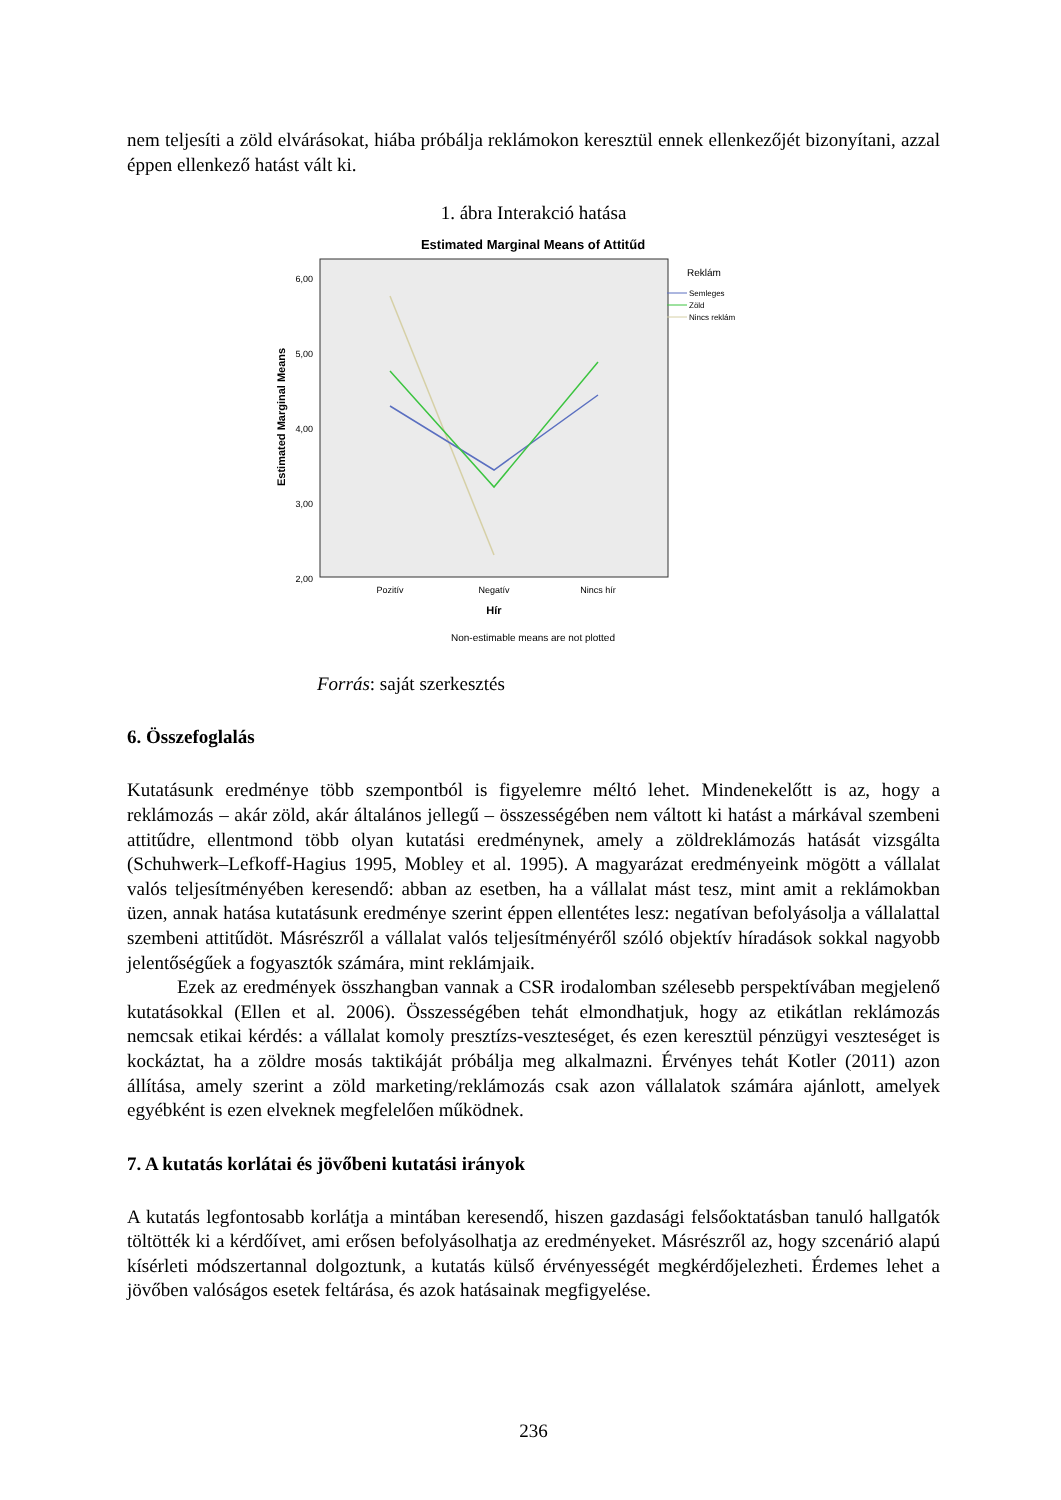nem teljesíti a zöld elvárásokat, hiába próbálja reklámokon keresztül ennek ellenkezőjét bizonyítani, azzal éppen ellenkező hatást vált ki.
1. ábra Interakció hatása
Estimated Marginal Means of Attitűd
6,00
5,00
4,00
3,00
2,00
Estimated Marginal Means
Pozitív
Negatív
Nincs hír
Hír
Non-estimable means are not plotted
Reklám
Semleges
Zöld
Nincs reklám
Forrás: saját szerkesztés
6. Összefoglalás
Kutatásunk eredménye több szempontból is figyelemre méltó lehet. Mindenekelőtt is az, hogy a reklámozás – akár zöld, akár általános jellegű – összességében nem váltott ki hatást a márkával szembeni attitűdre, ellentmond több olyan kutatási eredménynek, amely a zöldreklámozás hatását vizsgálta (Schuhwerk–Lefkoff-Hagius 1995, Mobley et al. 1995). A magyarázat eredményeink mögött a vállalat valós teljesítményében keresendő: abban az esetben, ha a vállalat mást tesz, mint amit a reklámokban üzen, annak hatása kutatásunk eredménye szerint éppen ellentétes lesz: negatívan befolyásolja a vállalattal szembeni attitűdöt. Másrészről a vállalat valós teljesítményéről szóló objektív híradások sokkal nagyobb jelentőségűek a fogyasztók számára, mint reklámjaik.
Ezek az eredmények összhangban vannak a CSR irodalomban szélesebb perspektívában megjelenő kutatásokkal (Ellen et al. 2006). Összességében tehát elmondhatjuk, hogy az etikátlan reklámozás nemcsak etikai kérdés: a vállalat komoly presztízs-veszteséget, és ezen keresztül pénzügyi veszteséget is kockáztat, ha a zöldre mosás taktikáját próbálja meg alkalmazni. Érvényes tehát Kotler (2011) azon állítása, amely szerint a zöld marketing/reklámozás csak azon vállalatok számára ajánlott, amelyek egyébként is ezen elveknek megfelelően működnek.
7. A kutatás korlátai és jövőbeni kutatási irányok
A kutatás legfontosabb korlátja a mintában keresendő, hiszen gazdasági felsőoktatásban tanuló hallgatók töltötték ki a kérdőívet, ami erősen befolyásolhatja az eredményeket. Másrészről az, hogy szcenárió alapú kísérleti módszertannal dolgoztunk, a kutatás külső érvényességét megkérdőjelezheti. Érdemes lehet a jövőben valóságos esetek feltárása, és azok hatásainak megfigyelése.
236